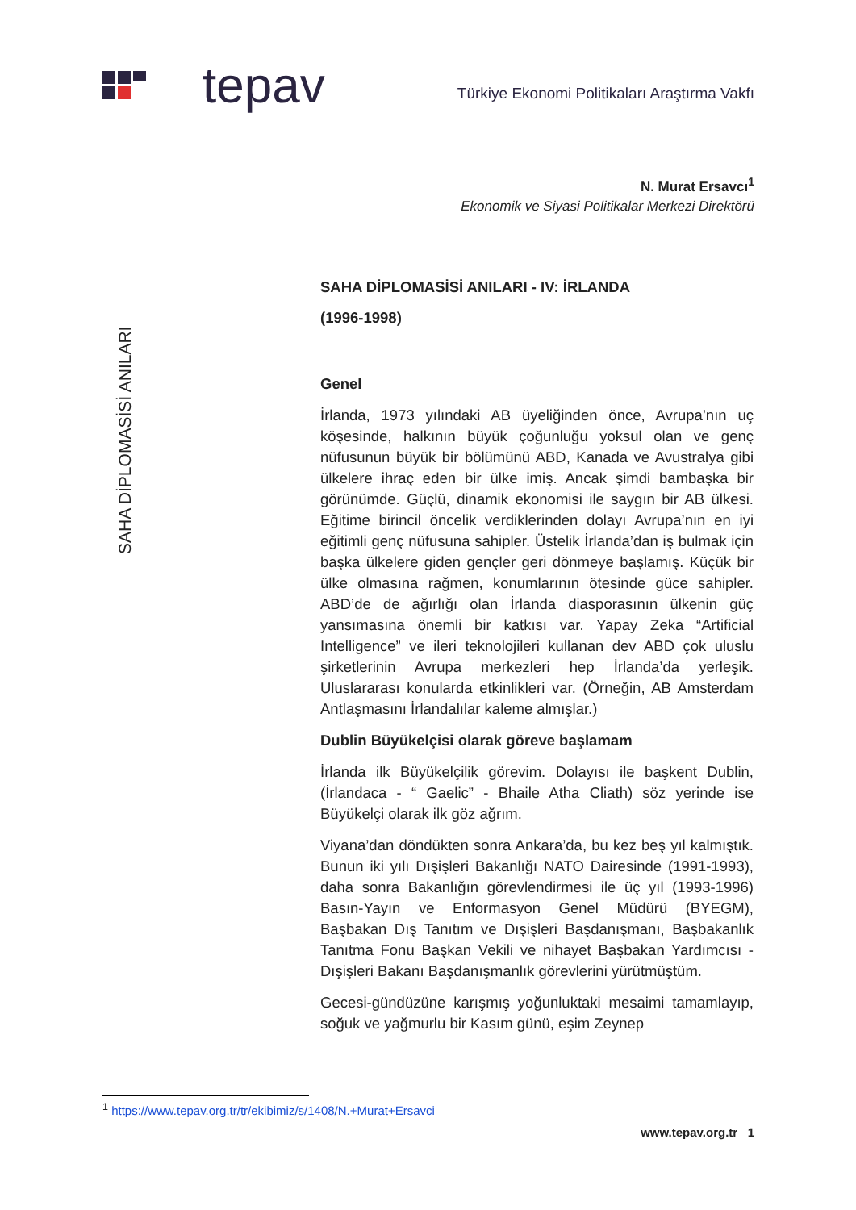tepav
Türkiye Ekonomi Politikaları Araştırma Vakfı
N. Murat Ersavcı<sup>1</sup>
Ekonomik ve Siyasi Politikalar Merkezi Direktörü
SAHA DİPLOMASİSİ ANILARI
SAHA DİPLOMASİSİ ANILARI - IV: İRLANDA
(1996-1998)
Genel
İrlanda, 1973 yılındaki AB üyeliğinden önce, Avrupa’nın uç köşesinde, halkının büyük çoğunluğu yoksul olan ve genç nüfusunun büyük bir bölümünü ABD, Kanada ve Avustralya gibi ülkelere ihraç eden bir ülke imiş. Ancak şimdi bambaşka bir görünümde. Güçlü, dinamik ekonomisi ile saygın bir AB ülkesi. Eğitime birincil öncelik verdiklerinden dolayı Avrupa’nın en iyi eğitimli genç nüfusuna sahipler. Üstelik İrlanda’dan iş bulmak için başka ülkelere giden gençler geri dönmeye başlamış. Küçük bir ülke olmasına rağmen, konumlarının ötesinde güce sahipler. ABD’de de ağırlığı olan İrlanda diasporasının ülkenin güç yansımasına önemli bir katkısı var. Yapay Zeka “Artificial Intelligence” ve ileri teknolojileri kullanan dev ABD çok uluslu şirketlerinin Avrupa merkezleri hep İrlanda’da yerleşik. Uluslararası konularda etkinlikleri var. (Örneğin, AB Amsterdam Antlaşmasını İrlandalılar kaleme almışlar.)
Dublin Büyükelçisi olarak göreve başlamam
İrlanda ilk Büyükelçilik görevim. Dolayısı ile başkent Dublin, (İrlandaca - “ Gaelic” - Bhaile Atha Cliath) söz yerinde ise Büyükelçi olarak ilk göz ağrım.
Viyana’dan döndükten sonra Ankara’da, bu kez beş yıl kalmıştık. Bunun iki yılı Dışişleri Bakanlığı NATO Dairesinde (1991-1993), daha sonra Bakanlığın görevlendirmesi ile üç yıl (1993-1996) Basın-Yayın ve Enformasyon Genel Müdürü (BYEGM), Başbakan Dış Tanıtım ve Dışişleri Başdanışmanı, Başbakanlık Tanıtma Fonu Başkan Vekili ve nihayet Başbakan Yardımcısı - Dışişleri Bakanı Başdanışmanlık görevlerini yürütmüştüm.
Gecesi-gündüzüne karışmış yoğunluktaki mesaimi tamamlayıp, soğuk ve yağmurlu bir Kasım günü, eşim Zeynep
<sup>1</sup> https://www.tepav.org.tr/tr/ekibimiz/s/1408/N.+Murat+Ersavci
www.tepav.org.tr 1